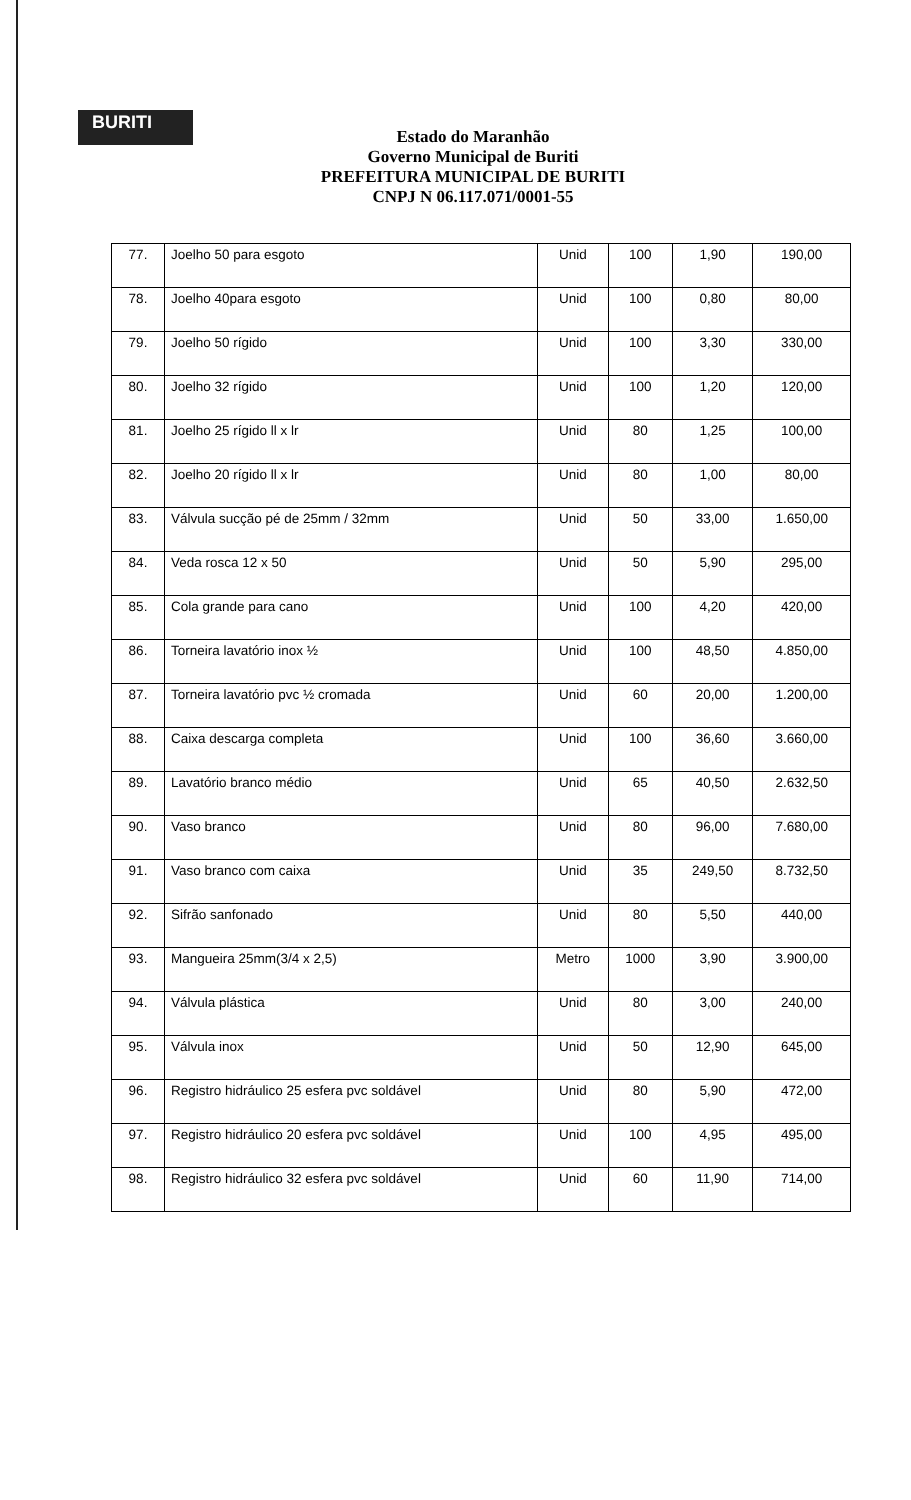BURITI
Estado do Maranhão
Governo Municipal de Buriti
PREFEITURA MUNICIPAL DE BURITI
CNPJ N 06.117.071/0001-55
| 77. | Joelho 50 para esgoto | Unid | 100 | 1,90 | 190,00 |
| 78. | Joelho 40para esgoto | Unid | 100 | 0,80 | 80,00 |
| 79. | Joelho 50 rígido | Unid | 100 | 3,30 | 330,00 |
| 80. | Joelho 32 rígido | Unid | 100 | 1,20 | 120,00 |
| 81. | Joelho 25 rígido ll x lr | Unid | 80 | 1,25 | 100,00 |
| 82. | Joelho 20 rígido ll x lr | Unid | 80 | 1,00 | 80,00 |
| 83. | Válvula sucção pé de 25mm / 32mm | Unid | 50 | 33,00 | 1.650,00 |
| 84. | Veda rosca 12 x 50 | Unid | 50 | 5,90 | 295,00 |
| 85. | Cola grande para cano | Unid | 100 | 4,20 | 420,00 |
| 86. | Torneira lavatório inox ½ | Unid | 100 | 48,50 | 4.850,00 |
| 87. | Torneira lavatório pvc ½ cromada | Unid | 60 | 20,00 | 1.200,00 |
| 88. | Caixa descarga completa | Unid | 100 | 36,60 | 3.660,00 |
| 89. | Lavatório branco médio | Unid | 65 | 40,50 | 2.632,50 |
| 90. | Vaso branco | Unid | 80 | 96,00 | 7.680,00 |
| 91. | Vaso branco com caixa | Unid | 35 | 249,50 | 8.732,50 |
| 92. | Sifrão sanfonado | Unid | 80 | 5,50 | 440,00 |
| 93. | Mangueira 25mm(3/4 x 2,5) | Metro | 1000 | 3,90 | 3.900,00 |
| 94. | Válvula plástica | Unid | 80 | 3,00 | 240,00 |
| 95. | Válvula inox | Unid | 50 | 12,90 | 645,00 |
| 96. | Registro hidráulico 25 esfera pvc soldável | Unid | 80 | 5,90 | 472,00 |
| 97. | Registro hidráulico 20 esfera pvc soldável | Unid | 100 | 4,95 | 495,00 |
| 98. | Registro hidráulico 32 esfera pvc soldável | Unid | 60 | 11,90 | 714,00 |